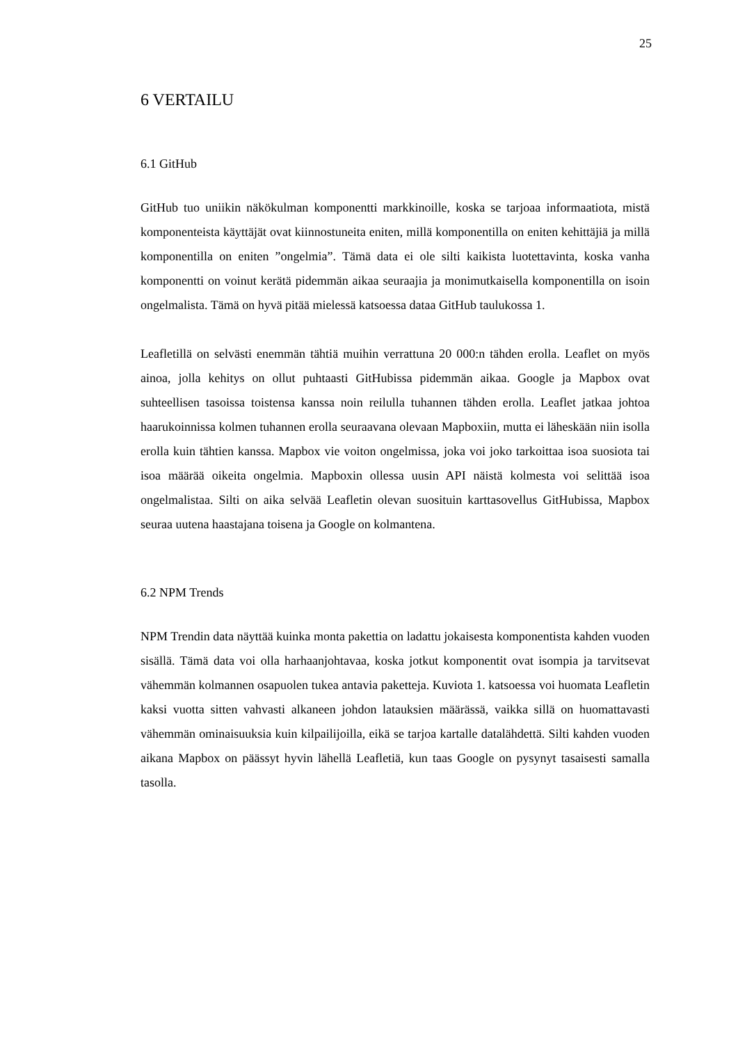25
6 VERTAILU
6.1 GitHub
GitHub tuo uniikin näkökulman komponentti markkinoille, koska se tarjoaa informaatiota, mistä komponenteista käyttäjät ovat kiinnostuneita eniten, millä komponentilla on eniten kehittäjiä ja millä komponentilla on eniten ”ongelmia”. Tämä data ei ole silti kaikista luotettavinta, koska vanha komponentti on voinut kerätä pidemmän aikaa seuraajia ja monimutkaisella komponentilla on isoin ongelmalista. Tämä on hyvä pitää mielessä katsoessa dataa GitHub taulukossa 1.
Leafletillä on selvästi enemmän tähtiä muihin verrattuna 20 000:n tähden erolla. Leaflet on myös ainoa, jolla kehitys on ollut puhtaasti GitHubissa pidemmän aikaa. Google ja Mapbox ovat suhteellisen tasoissa toistensa kanssa noin reilulla tuhannen tähden erolla. Leaflet jatkaa johtoa haarukoinnissa kolmen tuhannen erolla seuraavana olevaan Mapboxiin, mutta ei läheskään niin isolla erolla kuin tähtien kanssa. Mapbox vie voiton ongelmissa, joka voi joko tarkoittaa isoa suosiota tai isoa määrää oikeita ongelmia. Mapboxin ollessa uusin API näistä kolmesta voi selittää isoa ongelmalistaa. Silti on aika selvää Leafletin olevan suosituin karttasovellus GitHubissa, Mapbox seuraa uutena haastajana toisena ja Google on kolmantena.
6.2 NPM Trends
NPM Trendin data näyttää kuinka monta pakettia on ladattu jokaisesta komponentista kahden vuoden sisällä. Tämä data voi olla harhaanjohtavaa, koska jotkut komponentit ovat isompia ja tarvitsevat vähemmän kolmannen osapuolen tukea antavia paketteja. Kuviota 1. katsoessa voi huomata Leafletin kaksi vuotta sitten vahvasti alkaneen johdon latauksien määrässä, vaikka sillä on huomattavasti vähemmän ominaisuuksia kuin kilpailijoilla, eikä se tarjoa kartalle datalähdettä. Silti kahden vuoden aikana Mapbox on päässyt hyvin lähellä Leafletiä, kun taas Google on pysynyt tasaisesti samalla tasolla.